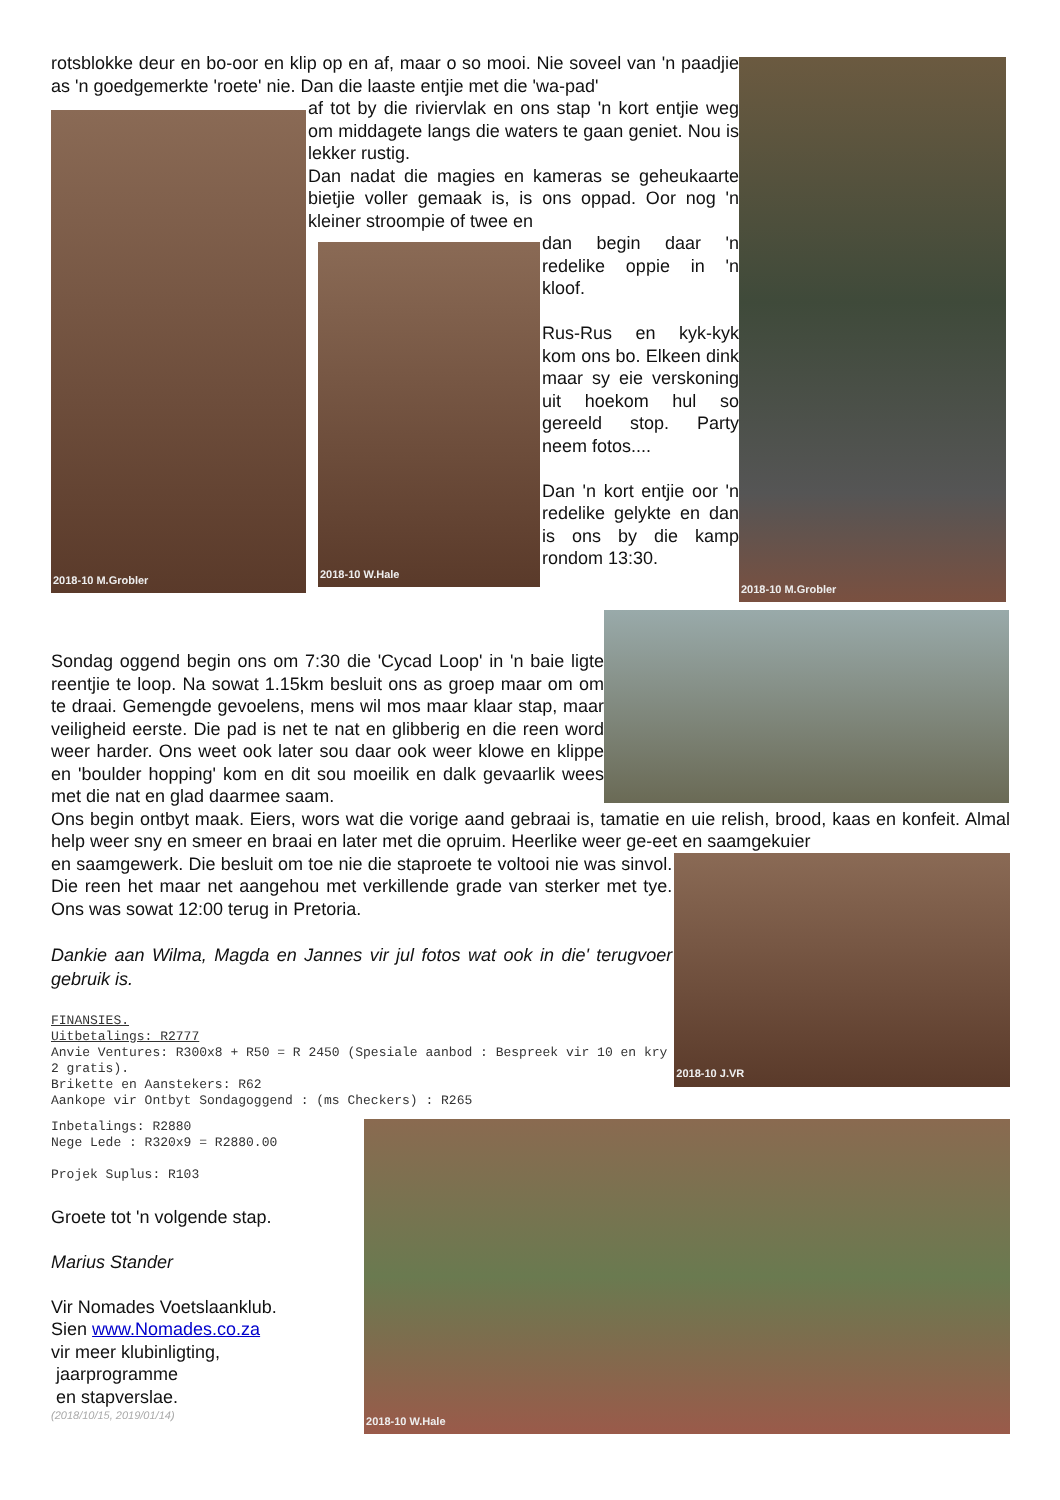rotsblokke deur en bo-oor en klip op en af, maar o so mooi. Nie soveel van 'n paadjie as 'n goedgemerkte 'roete' nie. Dan die laaste entjie met die 'wa-pad'
2018-10 M.Grobler
af tot by die riviervlak en ons stap 'n kort entjie weg om middagete langs die waters te gaan geniet. Nou is lekker rustig.
Dan nadat die magies en kameras se geheukaarte bietjie voller gemaak is, is ons oppad. Oor nog 'n kleiner stroompie of twee en
2018-10 W.Hale
dan begin daar 'n redelike oppie in 'n kloof.
Rus-Rus en kyk-kyk kom ons bo. Elkeen dink maar sy eie verskoning uit hoekom hul so gereeld stop. Party neem fotos....
Dan 'n kort entjie oor 'n redelike gelykte en dan is ons by die kamp rondom 13:30.
2018-10 M.Grobler
Sondag oggend begin ons om 7:30 die 'Cycad Loop' in 'n baie ligte reentjie te loop. Na sowat 1.15km besluit ons as groep maar om om te draai. Gemengde gevoelens, mens wil mos maar klaar stap, maar veiligheid eerste. Die pad is net te nat en glibberig en die reen word weer harder. Ons weet ook later sou daar ook weer klowe en klippe en 'boulder hopping' kom en dit sou moeilik en dalk gevaarlik wees met die nat en glad daarmee saam.
Ons begin ontbyt maak. Eiers, wors wat die vorige aand gebraai is, tamatie en uie relish, brood, kaas en konfeit. Almal help weer sny en smeer en braai en later met die opruim. Heerlike weer ge-eet en saamgekuier
en saamgewerk. Die besluit om toe nie die staproete te voltooi nie was sinvol. Die reen het maar net aangehou met verkillende grade van sterker met tye. Ons was sowat 12:00 terug in Pretoria.
Dankie aan Wilma, Magda en Jannes vir jul fotos wat ook in die' terugvoer gebruik is.
FINANSIES. Uitbetalings: R2777 Anvie Ventures: R300x8 + R50 = R 2450 (Spesiale aanbod : Bespreek vir 10 en kry 2 gratis). Brikette en Aanstekers: R62 Aankope vir Ontbyt Sondagoggend : (ms Checkers) : R265
2018-10 J.VR
Inbetalings: R2880 Nege Lede : R320x9 = R2880.00 Projek Suplus: R103
Groete tot 'n volgende stap.
Marius Stander
Vir Nomades Voetslaanklub.
Sien www.Nomades.co.za
vir meer klubinligting,
jaarprogramme
en stapverslae.
(2018/10/15, 2019/01/14)
2018-10 W.Hale